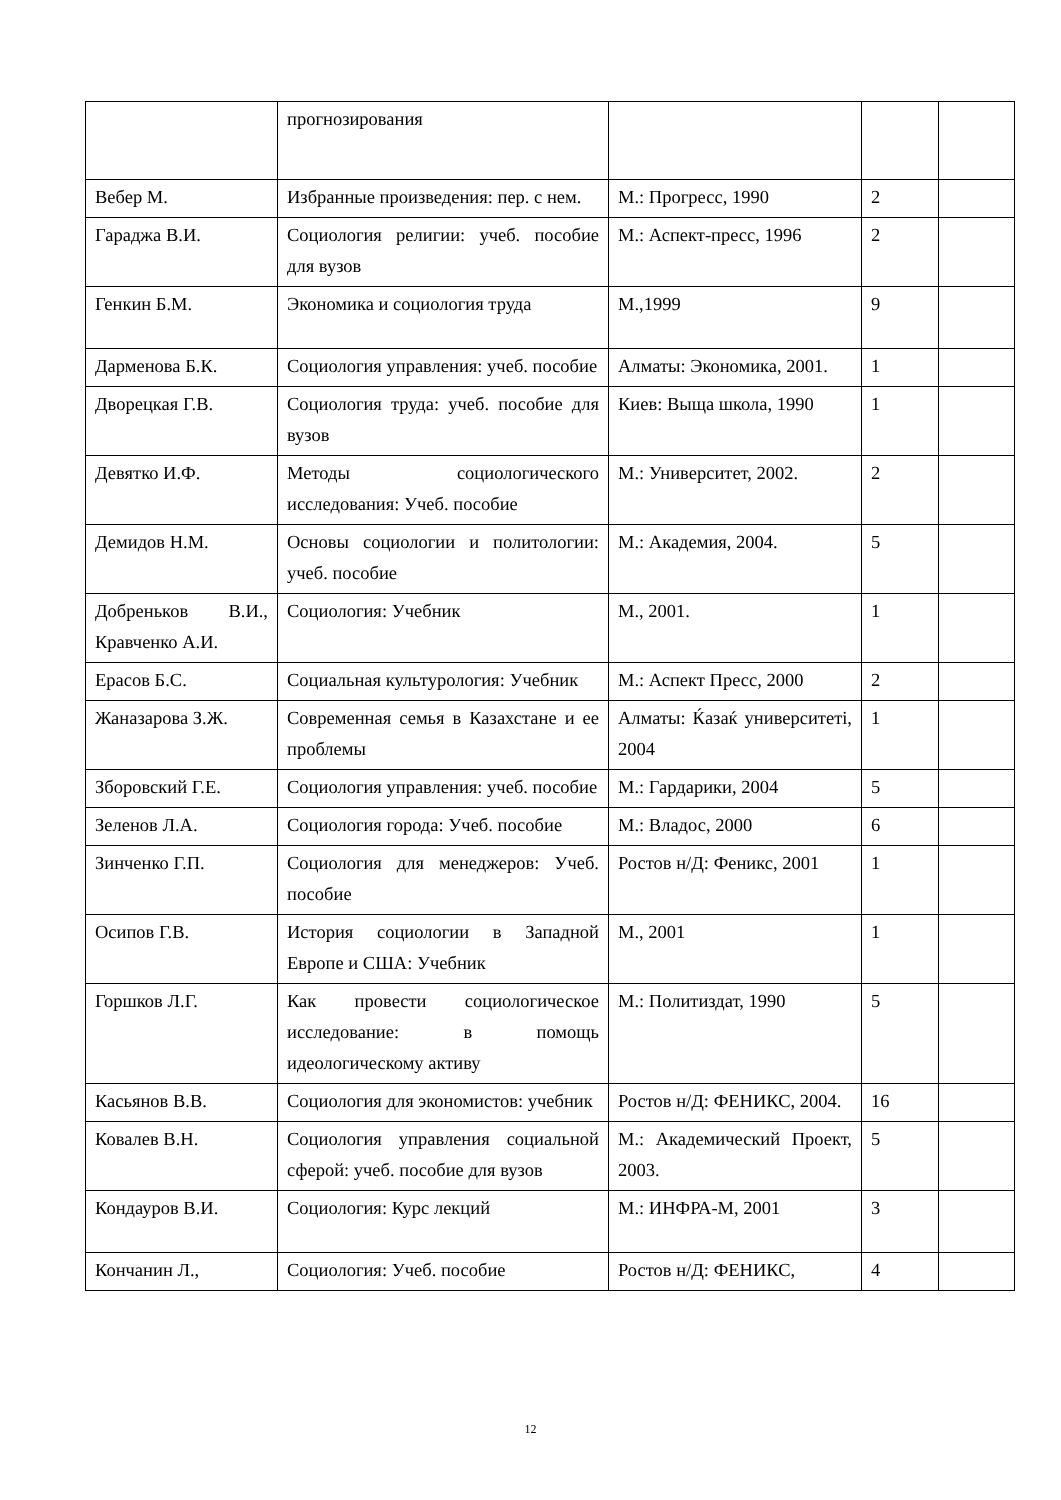| | прогнозирования | | | |
| Вебер М. | Избранные произведения: пер. с нем. | М.: Прогресс, 1990 | 2 | |
| Гараджа В.И. | Социология религии: учеб. пособие для вузов | М.: Аспект-пресс, 1996 | 2 | |
| Генкин Б.М. | Экономика и социология труда | М.,1999 | 9 | |
| Дарменова Б.К. | Социология управления: учеб. пособие | Алматы: Экономика, 2001. | 1 | |
| Дворецкая Г.В. | Социология труда: учеб. пособие для вузов | Киев: Выща школа, 1990 | 1 | |
| Девятко И.Ф. | Методы социологического исследования: Учеб. пособие | М.: Университет, 2002. | 2 | |
| Демидов Н.М. | Основы социологии и политологии: учеб. пособие | М.: Академия, 2004. | 5 | |
| Добреньков В.И., Кравченко А.И. | Социология: Учебник | М., 2001. | 1 | |
| Ерасов Б.С. | Социальная культурология: Учебник | М.: Аспект Пресс, 2000 | 2 | |
| Жаназарова З.Ж. | Современная семья в Казахстане и ее проблемы | Алматы: Ќазаќ университеті, 2004 | 1 | |
| Зборовский Г.Е. | Социология управления: учеб. пособие | М.: Гардарики, 2004 | 5 | |
| Зеленов Л.А. | Социология города: Учеб. пособие | М.: Владос, 2000 | 6 | |
| Зинченко Г.П. | Социология для менеджеров: Учеб. пособие | Ростов н/Д: Феникс, 2001 | 1 | |
| Осипов Г.В. | История социологии в Западной Европе и США: Учебник | М., 2001 | 1 | |
| Горшков Л.Г. | Как провести социологическое исследование: в помощь идеологическому активу | М.: Политиздат, 1990 | 5 | |
| Касьянов В.В. | Социология для экономистов: учебник | Ростов н/Д: ФЕНИКС, 2004. | 16 | |
| Ковалев В.Н. | Социология управления социальной сферой: учеб. пособие для вузов | М.: Академический Проект, 2003. | 5 | |
| Кондауров В.И. | Социология: Курс лекций | М.: ИНФРА-М, 2001 | 3 | |
| Кончанин Л., | Социология: Учеб. пособие | Ростов н/Д: ФЕНИКС, | 4 | |
12